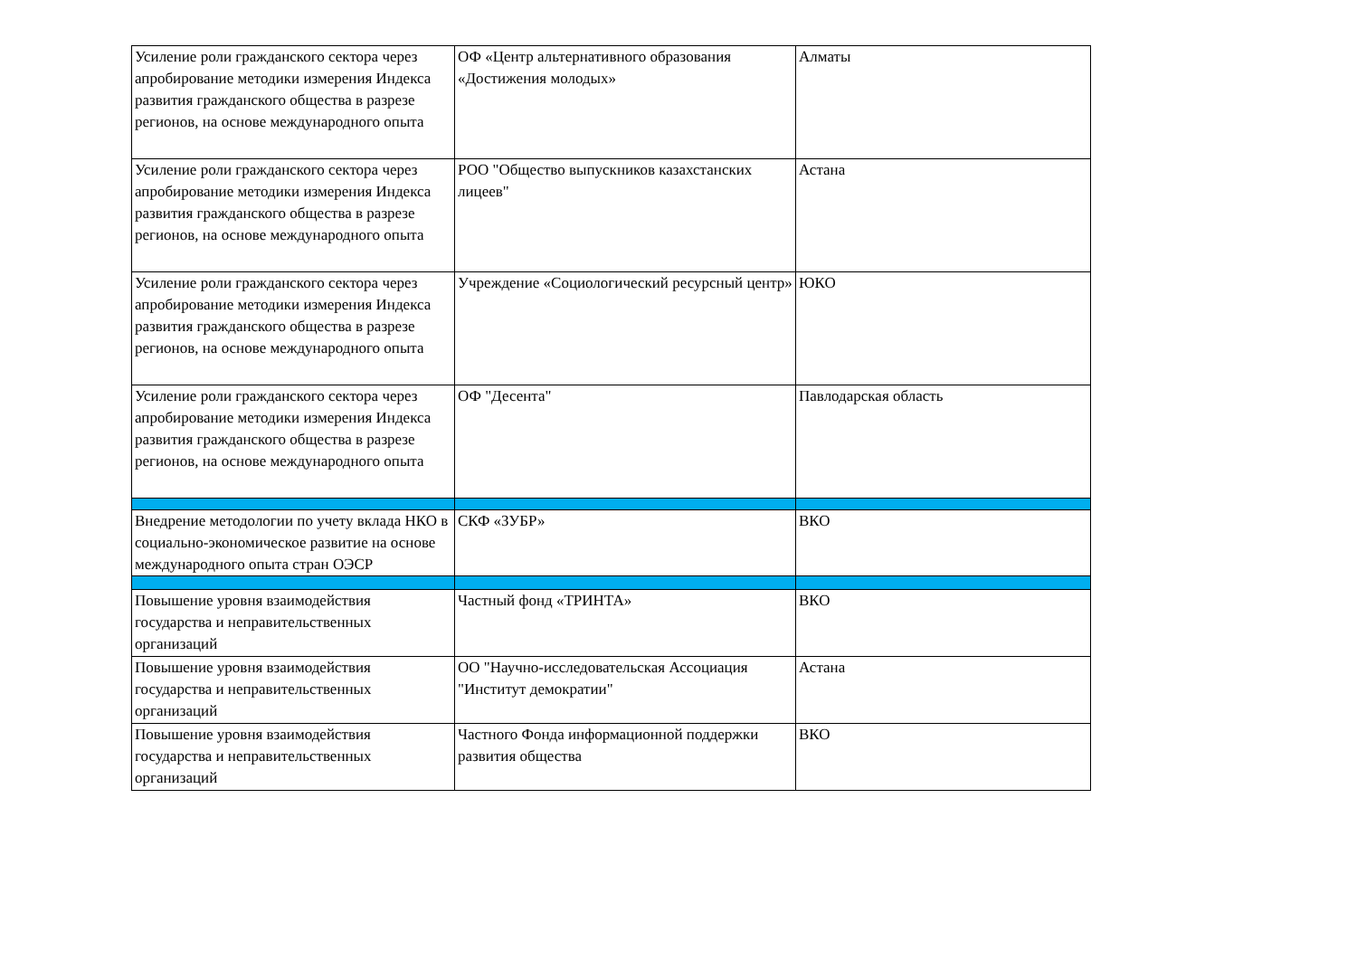| Усиление роли гражданского сектора через апробирование методики измерения Индекса развития гражданского общества в разрезе регионов, на основе международного опыта | ОФ «Центр альтернативного образования «Достижения молодых» | Алматы |
| Усиление роли гражданского сектора через апробирование методики измерения Индекса развития гражданского общества в разрезе регионов, на основе международного опыта | РОО "Общество выпускников казахстанских лицеев" | Астана |
| Усиление роли гражданского сектора через апробирование методики измерения Индекса развития гражданского общества в разрезе регионов, на основе международного опыта | Учреждение «Социологический ресурсный центр» | ЮКО |
| Усиление роли гражданского сектора через апробирование методики измерения Индекса развития гражданского общества в разрезе регионов, на основе международного опыта | ОФ "Десента" | Павлодарская область |
| Внедрение методологии по учету вклада НКО в социально-экономическое развитие на основе международного опыта стран ОЭСР | СКФ «ЗУБР» | ВКО |
| Повышение уровня взаимодействия государства и неправительственных организаций | Частный фонд «ТРИНТА» | ВКО |
| Повышение уровня взаимодействия государства и неправительственных организаций | ОО "Научно-исследовательская Ассоциация "Институт демократии" | Астана |
| Повышение уровня взаимодействия государства и неправительственных организаций | Частного Фонда информационной поддержки развития общества | ВКО |